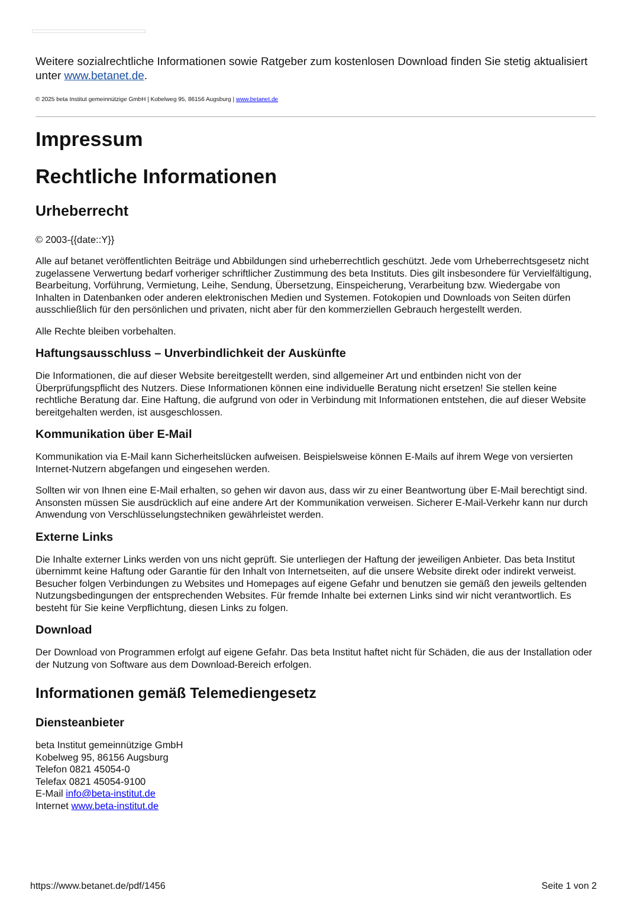Weitere sozialrechtliche Informationen sowie Ratgeber zum kostenlosen Download finden Sie stetig aktualisiert unter www.betanet.de.
© 2025 beta Institut gemeinnützige GmbH | Kobelweg 95, 86156 Augsburg | www.betanet.de
Impressum
Rechtliche Informationen
Urheberrecht
© 2003-{{date::Y}}
Alle auf betanet veröffentlichten Beiträge und Abbildungen sind urheberrechtlich geschützt. Jede vom Urheberrechtsgesetz nicht zugelassene Verwertung bedarf vorheriger schriftlicher Zustimmung des beta Instituts. Dies gilt insbesondere für Vervielfältigung, Bearbeitung, Vorführung, Vermietung, Leihe, Sendung, Übersetzung, Einspeicherung, Verarbeitung bzw. Wiedergabe von Inhalten in Datenbanken oder anderen elektronischen Medien und Systemen. Fotokopien und Downloads von Seiten dürfen ausschließlich für den persönlichen und privaten, nicht aber für den kommerziellen Gebrauch hergestellt werden.
Alle Rechte bleiben vorbehalten.
Haftungsausschluss – Unverbindlichkeit der Auskünfte
Die Informationen, die auf dieser Website bereitgestellt werden, sind allgemeiner Art und entbinden nicht von der Überprüfungspflicht des Nutzers. Diese Informationen können eine individuelle Beratung nicht ersetzen! Sie stellen keine rechtliche Beratung dar. Eine Haftung, die aufgrund von oder in Verbindung mit Informationen entstehen, die auf dieser Website bereitgehalten werden, ist ausgeschlossen.
Kommunikation über E-Mail
Kommunikation via E-Mail kann Sicherheitslücken aufweisen. Beispielsweise können E-Mails auf ihrem Wege von versierten Internet-Nutzern abgefangen und eingesehen werden.
Sollten wir von Ihnen eine E-Mail erhalten, so gehen wir davon aus, dass wir zu einer Beantwortung über E-Mail berechtigt sind. Ansonsten müssen Sie ausdrücklich auf eine andere Art der Kommunikation verweisen. Sicherer E-Mail-Verkehr kann nur durch Anwendung von Verschlüsselungstechniken gewährleistet werden.
Externe Links
Die Inhalte externer Links werden von uns nicht geprüft. Sie unterliegen der Haftung der jeweiligen Anbieter. Das beta Institut übernimmt keine Haftung oder Garantie für den Inhalt von Internetseiten, auf die unsere Website direkt oder indirekt verweist. Besucher folgen Verbindungen zu Websites und Homepages auf eigene Gefahr und benutzen sie gemäß den jeweils geltenden Nutzungsbedingungen der entsprechenden Websites. Für fremde Inhalte bei externen Links sind wir nicht verantwortlich. Es besteht für Sie keine Verpflichtung, diesen Links zu folgen.
Download
Der Download von Programmen erfolgt auf eigene Gefahr. Das beta Institut haftet nicht für Schäden, die aus der Installation oder der Nutzung von Software aus dem Download-Bereich erfolgen.
Informationen gemäß Telemediengesetz
Diensteanbieter
beta Institut gemeinnützige GmbH
Kobelweg 95, 86156 Augsburg
Telefon 0821 45054-0
Telefax 0821 45054-9100
E-Mail info@beta-institut.de
Internet www.beta-institut.de
https://www.betanet.de/pdf/1456 Seite 1 von 2